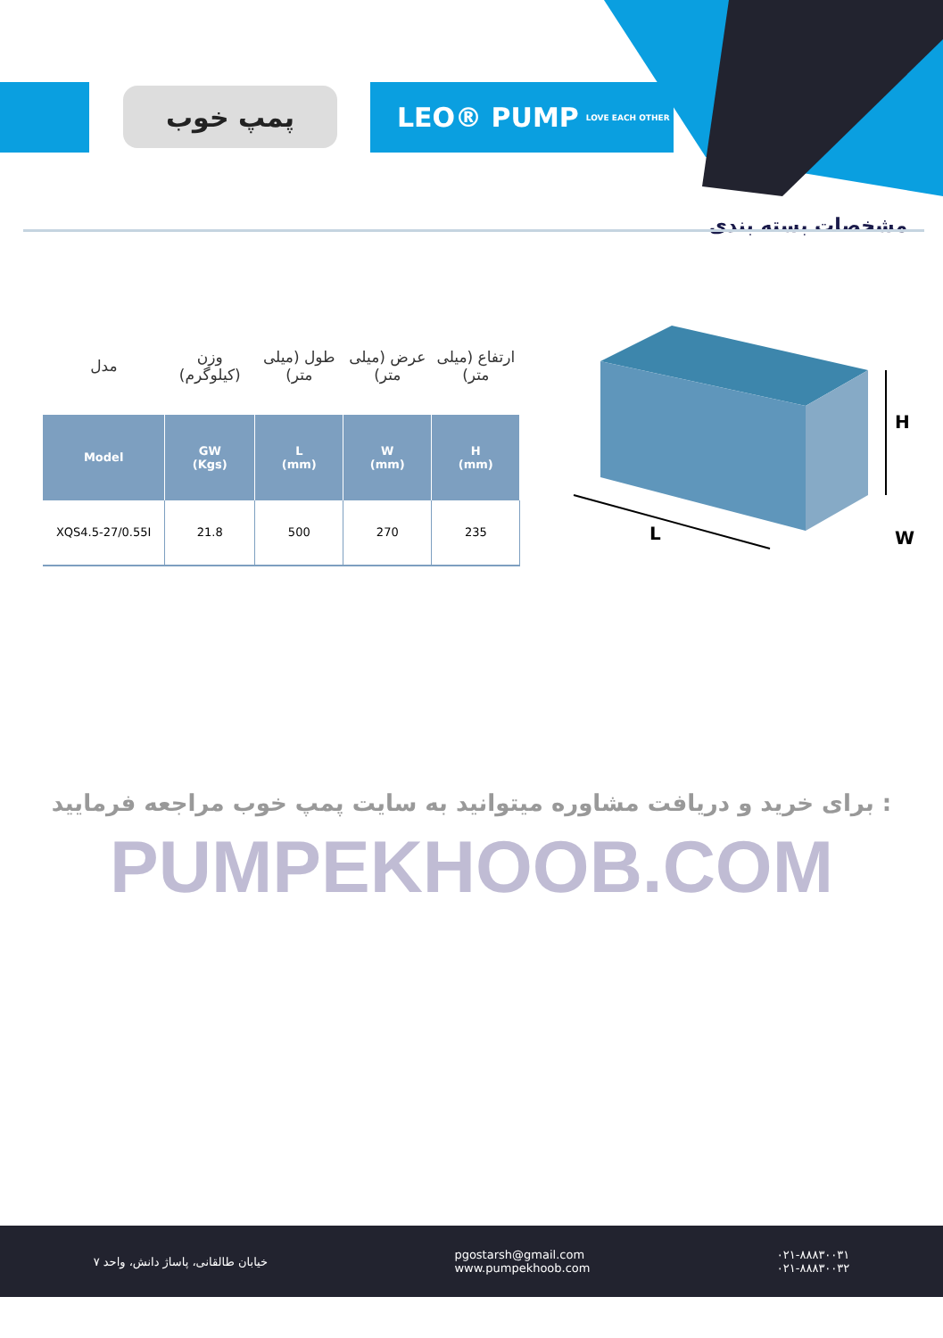پمپ خوب
LEO® PUMP LOVE EACH OTHER
مشخصات بسته بندی
| مدل | وزن (کیلوگرم) | طول (میلی متر) | عرض (میلی متر) | ارتفاع (میلی متر) |
| Model | GW (Kgs) | L (mm) | W (mm) | H (mm) |
| XQS4.5-27/0.55I | 21.8 | 500 | 270 | 235 |
H
L
W
برای خرید و دریافت مشاوره میتوانید به سایت پمپ خوب مراجعه فرمایید :
PUMPEKHOOB.COM
خیابان طالقانی، پاساژ دانش، واحد ۷
pgostarsh@gmail.com
www.pumpekhoob.com
۰۲۱-۸۸۸۳۰۰۳۱
۰۲۱-۸۸۸۳۰۰۳۲